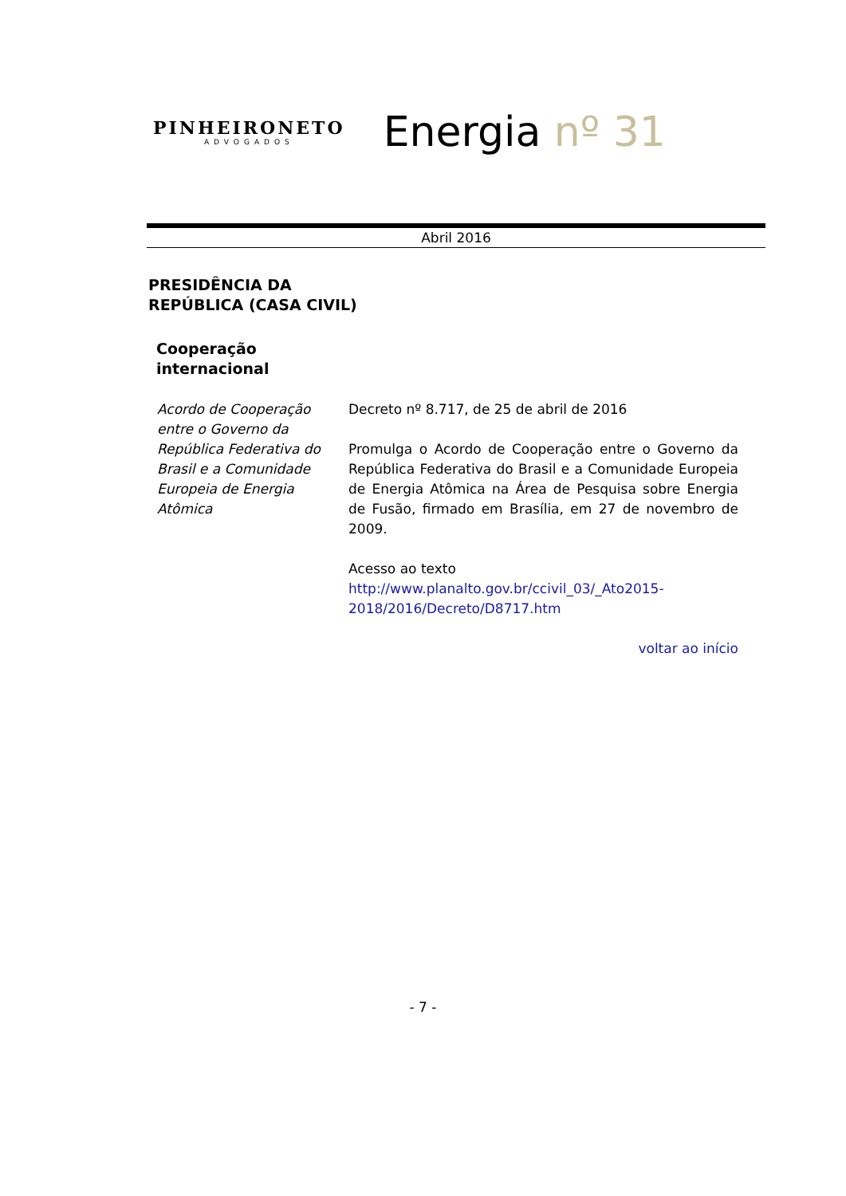PINHEIRONETO
ADVOGADOS
Energia nº 31
Abril 2016
PRESIDÊNCIA DA
REPÚBLICA (CASA CIVIL)
Cooperação
internacional
Acordo de Cooperação entre o Governo da República Federativa do Brasil e a Comunidade Europeia de Energia Atômica
Decreto nº 8.717, de 25 de abril de 2016
Promulga o Acordo de Cooperação entre o Governo da República Federativa do Brasil e a Comunidade Europeia de Energia Atômica na Área de Pesquisa sobre Energia de Fusão, firmado em Brasília, em 27 de novembro de 2009.
Acesso ao texto
http://www.planalto.gov.br/ccivil_03/_Ato2015-2018/2016/Decreto/D8717.htm
voltar ao início
- 7 -